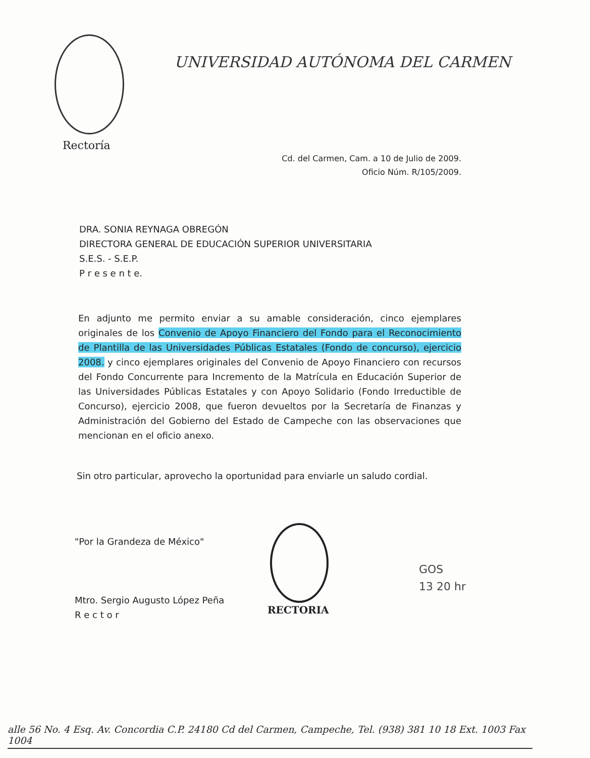UNIVERSIDAD AUTÓNOMA DEL CARMEN
Rectoría
Cd. del Carmen, Cam. a 10 de Julio de 2009.
Oficio Núm. R/105/2009.
DRA. SONIA REYNAGA OBREGÓN
DIRECTORA GENERAL DE EDUCACIÓN SUPERIOR UNIVERSITARIA
S.E.S. - S.E.P.
P r e s e n t e.
En adjunto me permito enviar a su amable consideración, cinco ejemplares originales de los Convenio de Apoyo Financiero del Fondo para el Reconocimiento de Plantilla de las Universidades Públicas Estatales (Fondo de concurso), ejercicio 2008. y cinco ejemplares originales del Convenio de Apoyo Financiero con recursos del Fondo Concurrente para Incremento de la Matrícula en Educación Superior de las Universidades Públicas Estatales y con Apoyo Solidario (Fondo Irreductible de Concurso), ejercicio 2008, que fueron devueltos por la Secretaría de Finanzas y Administración del Gobierno del Estado de Campeche con las observaciones que mencionan en el oficio anexo.
Sin otro particular, aprovecho la oportunidad para enviarle un saludo cordial.
"Por la Grandeza de México"
Mtro. Sergio Augusto López Peña
R e c t o r
RECTORIA
GOS
13 20 hr
alle 56 No. 4 Esq. Av. Concordia C.P. 24180 Cd del Carmen, Campeche, Tel. (938) 381 10 18 Ext. 1003 Fax 1004